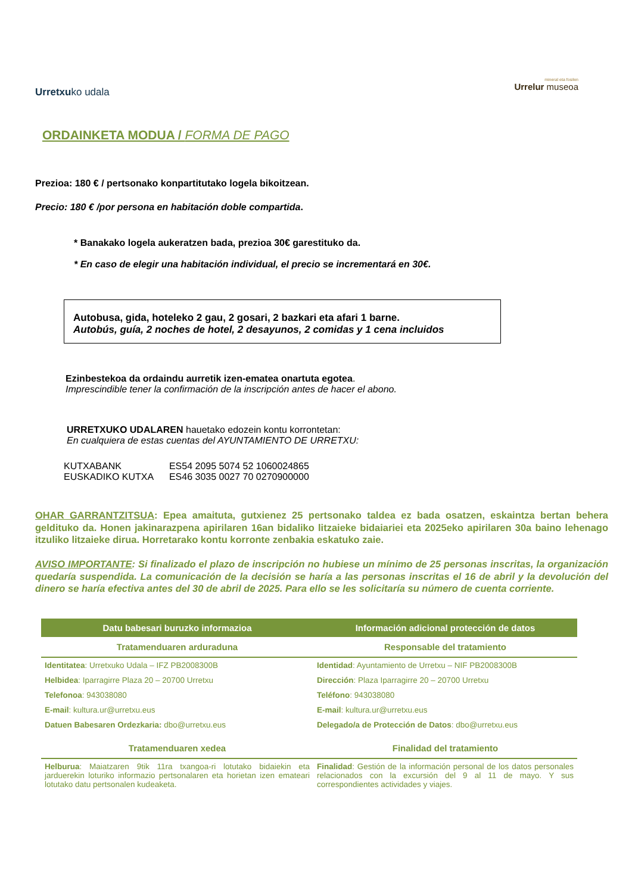Urretxuko udala
mineral eta fosilen
Urrelur museoa
ORDAINKETA MODUA / FORMA DE PAGO
Prezioa: 180 € / pertsonako konpartitutako logela bikoitzean.
Precio: 180 € /por persona en habitación doble compartida.
* Banakako logela aukeratzen bada, prezioa 30€ garestituko da.
* En caso de elegir una habitación individual, el precio se incrementará en 30€.
Autobusa, gida, hoteleko 2 gau, 2 gosari, 2 bazkari eta afari 1 barne.
Autobús, guía, 2 noches de hotel, 2 desayunos, 2 comidas y 1 cena incluidos
Ezinbestekoa da ordaindu aurretik izen-ematea onartuta egotea.
Imprescindible tener la confirmación de la inscripción antes de hacer el abono.
URRETXUKO UDALAREN hauetako edozein kontu korrontetan:
En cualquiera de estas cuentas del AYUNTAMIENTO DE URRETXU:
| KUTXABANK | ES54 2095 5074 52 1060024865 |
| EUSKADIKO KUTXA | ES46 3035 0027 70 0270900000 |
OHAR GARRANTZITSUA: Epea amaituta, gutxienez 25 pertsonako taldea ez bada osatzen, eskaintza bertan behera geldituko da. Honen jakinarazpena apirilaren 16an bidaliko litzaieke bidaiariei eta 2025eko apirilaren 30a baino lehenago itzuliko litzaieke dirua. Horretarako kontu korronte zenbakia eskatuko zaie.
AVISO IMPORTANTE: Si finalizado el plazo de inscripción no hubiese un mínimo de 25 personas inscritas, la organización quedaría suspendida. La comunicación de la decisión se haría a las personas inscritas el 16 de abril y la devolución del dinero se haría efectiva antes del 30 de abril de 2025. Para ello se les solicitaría su número de cuenta corriente.
| Datu babesari buruzko informazioa | Información adicional protección de datos |
| --- | --- |
| Tratamenduaren arduraduna | Responsable del tratamiento |
| Identitatea : Urretxuko Udala – IFZ PB2008300B | Identidad : Ayuntamiento de Urretxu – NIF PB2008300B |
| Helbidea : Iparragirre Plaza 20 – 20700 Urretxu | Dirección : Plaza Iparragirre 20 – 20700 Urretxu |
| Telefonoa : 943038080 | Teléfono : 943038080 |
| E-mail : kultura.ur@urretxu.eus | E-mail : kultura.ur@urretxu.eus |
| Datuen Babesaren Ordezkaria: dbo@urretxu.eus | Delegado/a de Protección de Datos : dbo@urretxu.eus |
| Tratamenduaren xedea | Finalidad del tratamiento |
| Helburua : Maiatzaren 9tik 11ra txangoa-ri lotutako bidaiekin eta jarduerekin loturiko informazio pertsonalaren eta horietan izen emateari lotutako datu pertsonalen kudeaketa. | Finalidad : Gestión de la información personal de los datos personales relacionados con la excursión del 9 al 11 de mayo. Y sus correspondientes actividades y viajes. |